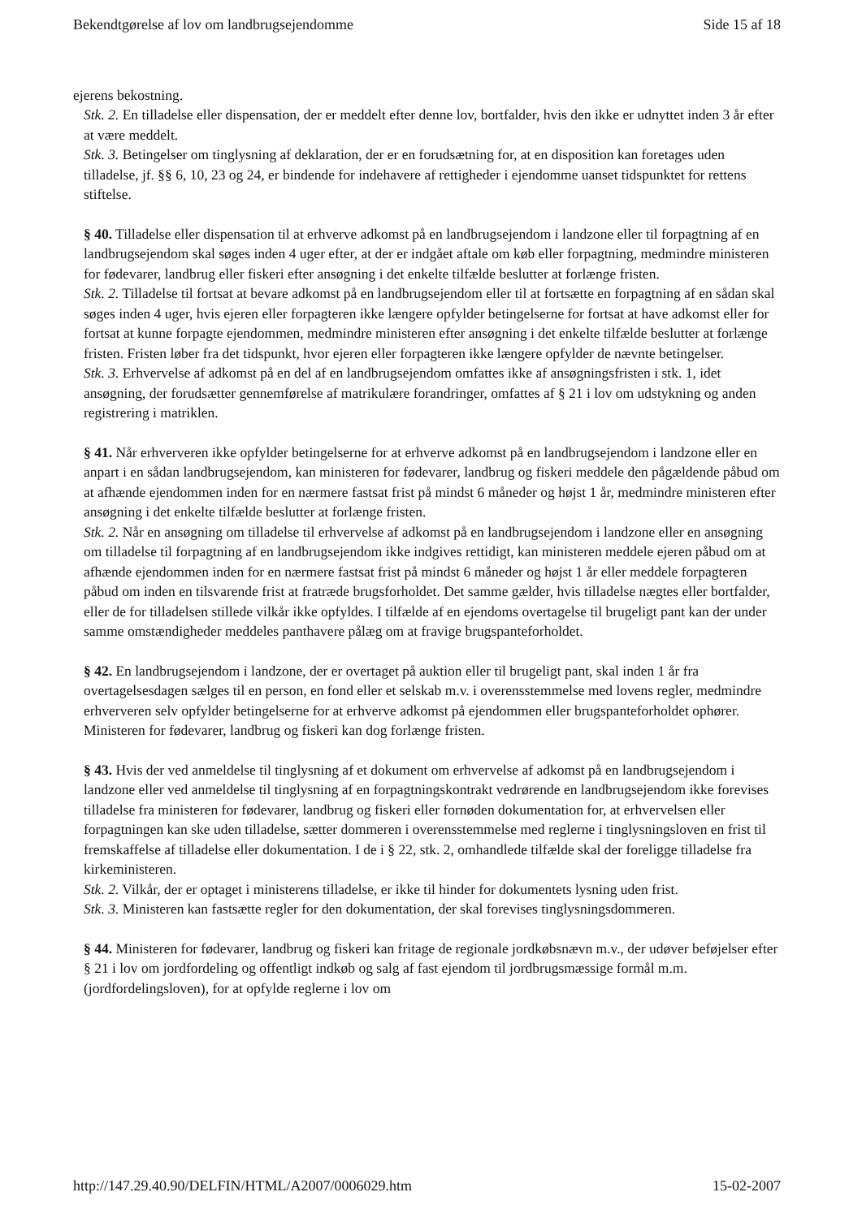Bekendtgørelse af lov om landbrugsejendomme Side 15 af 18
ejerens bekostning.
Stk. 2. En tilladelse eller dispensation, der er meddelt efter denne lov, bortfalder, hvis den ikke er udnyttet inden 3 år efter at være meddelt.
Stk. 3. Betingelser om tinglysning af deklaration, der er en forudsætning for, at en disposition kan foretages uden tilladelse, jf. §§ 6, 10, 23 og 24, er bindende for indehavere af rettigheder i ejendomme uanset tidspunktet for rettens stiftelse.
§ 40. Tilladelse eller dispensation til at erhverve adkomst på en landbrugsejendom i landzone eller til forpagtning af en landbrugsejendom skal søges inden 4 uger efter, at der er indgået aftale om køb eller forpagtning, medmindre ministeren for fødevarer, landbrug eller fiskeri efter ansøgning i det enkelte tilfælde beslutter at forlænge fristen.
Stk. 2. Tilladelse til fortsat at bevare adkomst på en landbrugsejendom eller til at fortsætte en forpagtning af en sådan skal søges inden 4 uger, hvis ejeren eller forpagteren ikke længere opfylder betingelserne for fortsat at have adkomst eller for fortsat at kunne forpagte ejendommen, medmindre ministeren efter ansøgning i det enkelte tilfælde beslutter at forlænge fristen. Fristen løber fra det tidspunkt, hvor ejeren eller forpagteren ikke længere opfylder de nævnte betingelser.
Stk. 3. Erhvervelse af adkomst på en del af en landbrugsejendom omfattes ikke af ansøgningsfristen i stk. 1, idet ansøgning, der forudsætter gennemførelse af matrikulære forandringer, omfattes af § 21 i lov om udstykning og anden registrering i matriklen.
§ 41. Når erhververen ikke opfylder betingelserne for at erhverve adkomst på en landbrugsejendom i landzone eller en anpart i en sådan landbrugsejendom, kan ministeren for fødevarer, landbrug og fiskeri meddele den pågældende påbud om at afhænde ejendommen inden for en nærmere fastsat frist på mindst 6 måneder og højst 1 år, medmindre ministeren efter ansøgning i det enkelte tilfælde beslutter at forlænge fristen.
Stk. 2. Når en ansøgning om tilladelse til erhvervelse af adkomst på en landbrugsejendom i landzone eller en ansøgning om tilladelse til forpagtning af en landbrugsejendom ikke indgives rettidigt, kan ministeren meddele ejeren påbud om at afhænde ejendommen inden for en nærmere fastsat frist på mindst 6 måneder og højst 1 år eller meddele forpagteren påbud om inden en tilsvarende frist at fratræde brugsforholdet. Det samme gælder, hvis tilladelse nægtes eller bortfalder, eller de for tilladelsen stillede vilkår ikke opfyldes. I tilfælde af en ejendoms overtagelse til brugeligt pant kan der under samme omstændigheder meddeles panthavere pålæg om at fravige brugspanteforholdet.
§ 42. En landbrugsejendom i landzone, der er overtaget på auktion eller til brugeligt pant, skal inden 1 år fra overtagelsesdagen sælges til en person, en fond eller et selskab m.v. i overensstemmelse med lovens regler, medmindre erhververen selv opfylder betingelserne for at erhverve adkomst på ejendommen eller brugspanteforholdet ophører. Ministeren for fødevarer, landbrug og fiskeri kan dog forlænge fristen.
§ 43. Hvis der ved anmeldelse til tinglysning af et dokument om erhvervelse af adkomst på en landbrugsejendom i landzone eller ved anmeldelse til tinglysning af en forpagtningskontrakt vedrørende en landbrugsejendom ikke forevises tilladelse fra ministeren for fødevarer, landbrug og fiskeri eller fornøden dokumentation for, at erhvervelsen eller forpagtningen kan ske uden tilladelse, sætter dommeren i overensstemmelse med reglerne i tinglysningsloven en frist til fremskaffelse af tilladelse eller dokumentation. I de i § 22, stk. 2, omhandlede tilfælde skal der foreligge tilladelse fra kirkeministeren.
Stk. 2. Vilkår, der er optaget i ministerens tilladelse, er ikke til hinder for dokumentets lysning uden frist.
Stk. 3. Ministeren kan fastsætte regler for den dokumentation, der skal forevises tinglysningsdommeren.
§ 44. Ministeren for fødevarer, landbrug og fiskeri kan fritage de regionale jordkøbsnævn m.v., der udøver beføjelser efter § 21 i lov om jordfordeling og offentligt indkøb og salg af fast ejendom til jordbrugsmæssige formål m.m. (jordfordelingsloven), for at opfylde reglerne i lov om
http://147.29.40.90/DELFIN/HTML/A2007/0006029.htm 15-02-2007